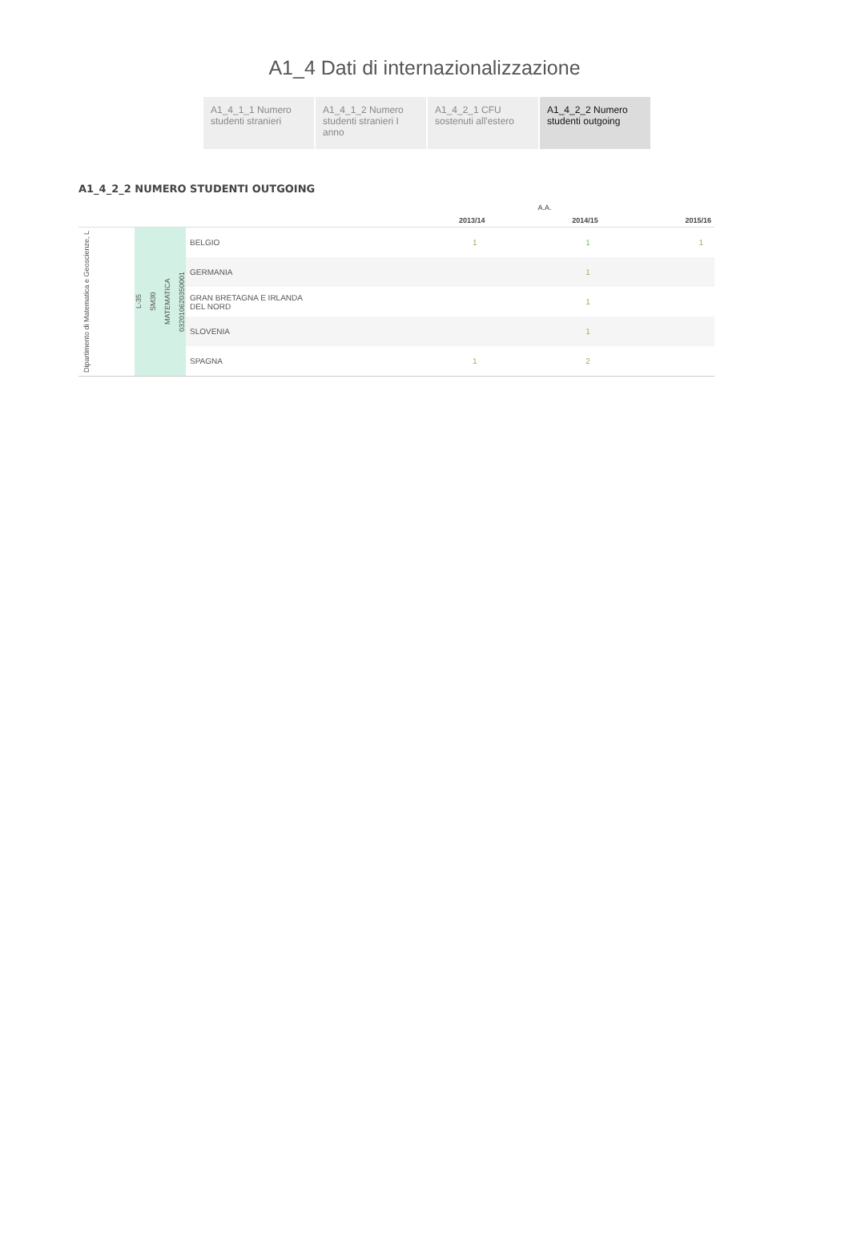A1_4 Dati di internazionalizzazione
A1_4_1_1 Numero studenti stranieri
A1_4_1_2 Numero studenti stranieri I anno
A1_4_2_1 CFU sostenuti all'estero
A1_4_2_2 Numero studenti outgoing
A1_4_2_2 NUMERO STUDENTI OUTGOING
| | | | | A.A. | | |
| --- | --- | --- | --- | --- | --- | --- |
| | | | | 2013/14 | 2014/15 | 2015/16 |
| Dipartimento di Matematica e Geoscienze, L | L-35 SM30 MATEMATICA 032010620350001 | BELGIO | | 1 | 1 | 1 |
| | | GERMANIA | | | 1 | |
| | | GRAN BRETAGNA E IRLANDA DEL NORD | | | 1 | |
| | | SLOVENIA | | | 1 | |
| | | SPAGNA | | 1 | 2 | |